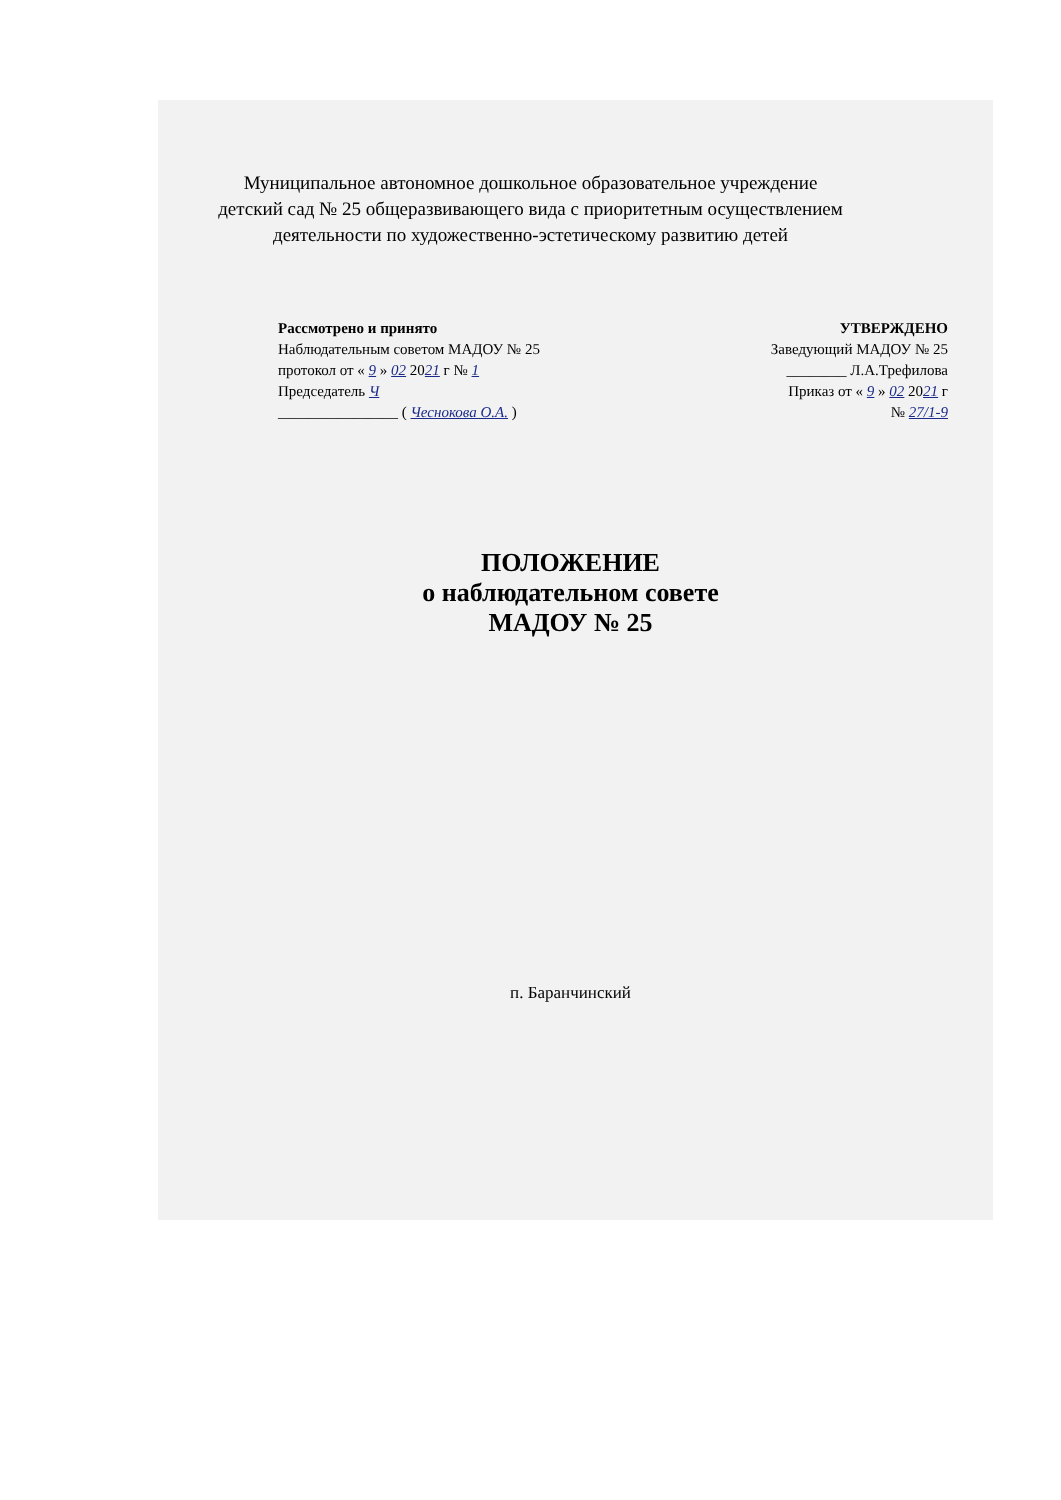Муниципальное автономное дошкольное образовательное учреждение
детский сад № 25 общеразвивающего вида с приоритетным осуществлением
деятельности по художественно-эстетическому развитию детей
Рассмотрено и принято
Наблюдательным советом МАДОУ № 25
протокол от « 9 » 02 2021 г № 1
Председатель Ч
________________ ( Чеснокова О.А. )
УТВЕРЖДЕНО
Заведующий МАДОУ № 25
________ Л.А.Трефилова
Приказ от « 9 » 02 2021 г
№ 27/1-9
ПОЛОЖЕНИЕ
о наблюдательном совете
МАДОУ № 25
п. Баранчинский